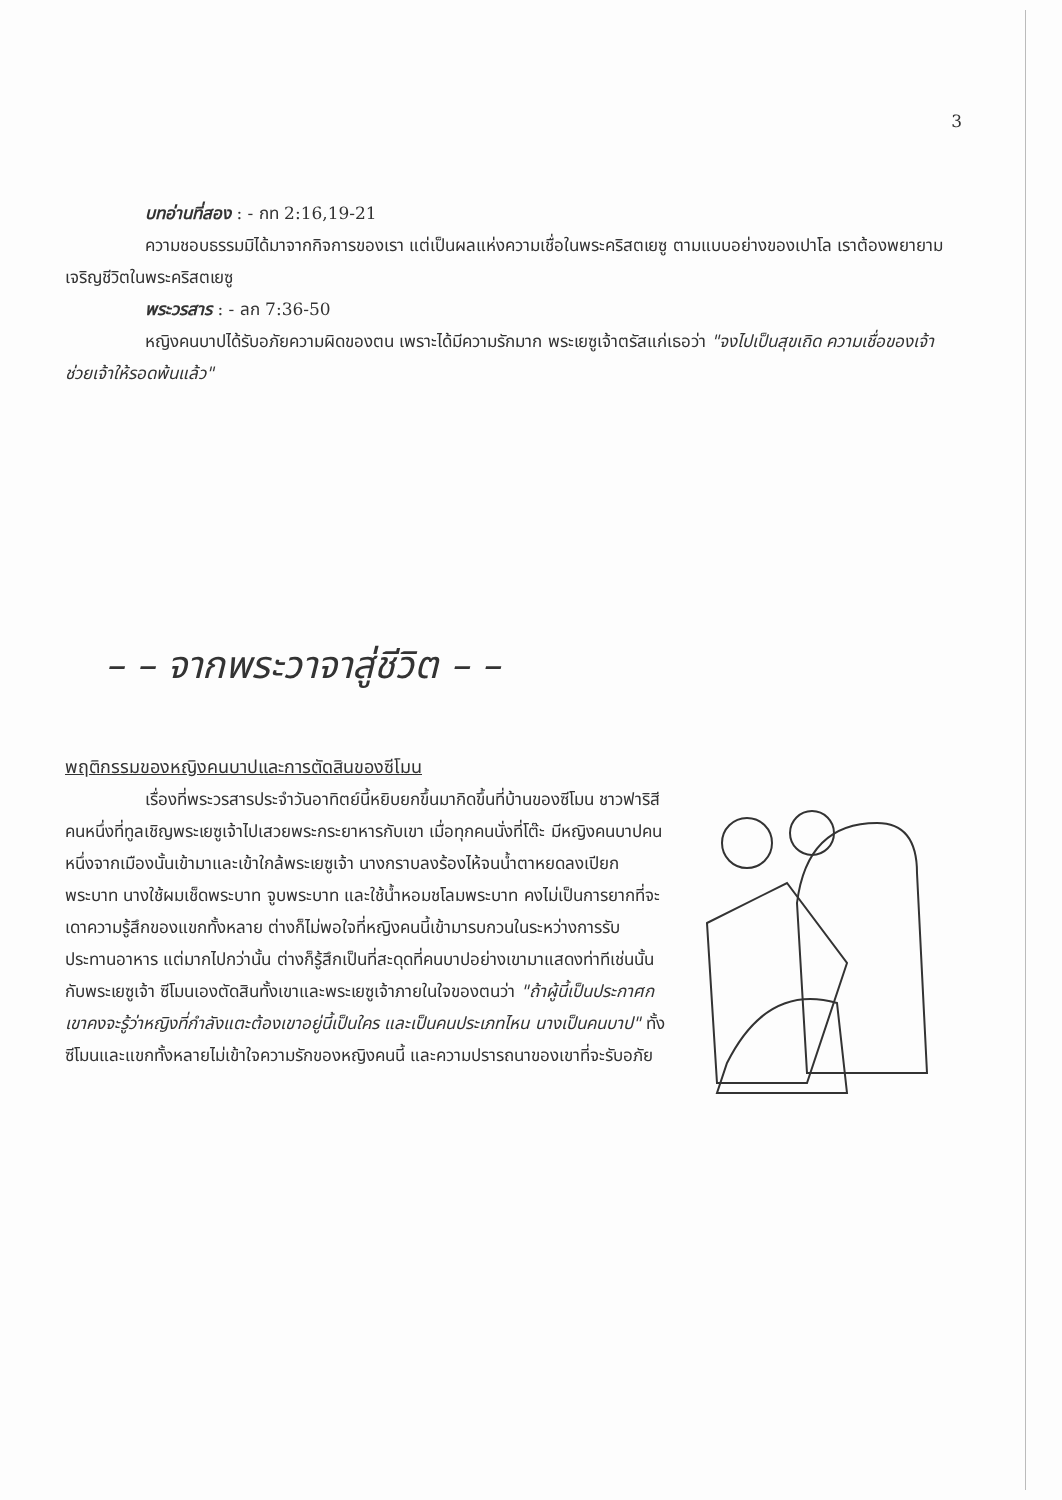3
บทอ่านที่สอง : - กท 2:16,19-21
ความชอบธรรมมิได้มาจากกิจการของเรา แต่เป็นผลแห่งความเชื่อในพระคริสตเยซู ตามแบบอย่างของเปาโล เราต้องพยายามเจริญชีวิตในพระคริสตเยซู
พระวรสาร : - ลก 7:36-50
หญิงคนบาปได้รับอภัยความผิดของตน เพราะได้มีความรักมาก พระเยซูเจ้าตรัสแก่เธอว่า "จงไปเป็นสุขเถิด ความเชื่อของเจ้าช่วยเจ้าให้รอดพ้นแล้ว"
– – จากพระวาจาสู่ชีวิต – –
พฤติกรรมของหญิงคนบาปและการตัดสินของซีโมน
เรื่องที่พระวรสารประจำวันอาทิตย์นี้หยิบยกขึ้นมากิดขึ้นที่บ้านของซีโมน ชาวฟาริสีคนหนึ่งที่ทูลเชิญพระเยซูเจ้าไปเสวยพระกระยาหารกับเขา เมื่อทุกคนนั่งที่โต๊ะ มีหญิงคนบาปคนหนึ่งจากเมืองนั้นเข้ามาและเข้าใกล้พระเยซูเจ้า นางกราบลงร้องไห้จนน้ำตาหยดลงเปียกพระบาท นางใช้ผมเช็ดพระบาท จูบพระบาท และใช้น้ำหอมชโลมพระบาท คงไม่เป็นการยากที่จะเดาความรู้สึกของแขกทั้งหลาย ต่างก็ไม่พอใจที่หญิงคนนี้เข้ามารบกวนในระหว่างการรับประทานอาหาร แต่มากไปกว่านั้น ต่างก็รู้สึกเป็นที่สะดุดที่คนบาปอย่างเขามาแสดงท่าทีเช่นนั้นกับพระเยซูเจ้า ซีโมนเองตัดสินทั้งเขาและพระเยซูเจ้าภายในใจของตนว่า "ถ้าผู้นี้เป็นประกาศกเขาคงจะรู้ว่าหญิงที่กำลังแตะต้องเขาอยู่นี้เป็นใคร และเป็นคนประเภทไหน นางเป็นคนบาป" ทั้งซีโมนและแขกทั้งหลายไม่เข้าใจความรักของหญิงคนนี้ และความปรารถนาของเขาที่จะรับอภัย